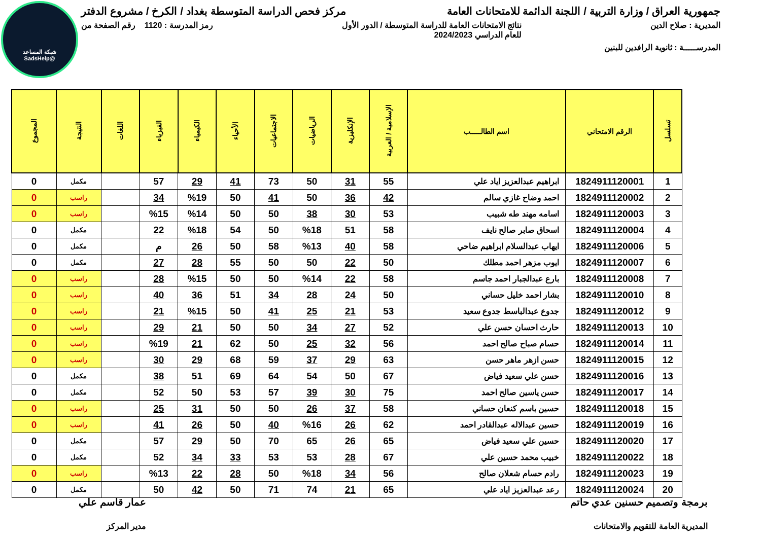شبكة المساعد
@SadsHelp
جمهورية العراق / وزارة التربية / اللجنة الدائمة للامتحانات العامة مركز فحص الدراسة المتوسطة بغداد / الكرخ / مشروع الدفتر
المديرية : صلاح الدين نتائج الامتحانات العامة للدراسة المتوسطة / الدور الأول
للعام الدراسي 2024/2023 رمز المدرسة : 1120 رقم الصفحة من
المدرســـــة : ثانوية الرافدين للبنين
| تسلسل | الرقم الامتحاني | اسم الطالـــــب | الإسلامية / العربية | الإنكليزية | الرياضيات | الاجتماعيات | الأحياء | الكيمياء | الفيزياء | اللغات | النتيجة | المجموع |
| --- | --- | --- | --- | --- | --- | --- | --- | --- | --- | --- | --- | --- |
| 1 | 1824911120001 | ابراهيم عبدالعزيز اياد علي | 55 | 31 | 50 | 73 | 41 | 29 | 57 | | مكمل | 0 |
| 2 | 1824911120002 | احمد وضاح غازي سالم | 42 | 36 | 50 | 41 | 50 | %19 | 34 | | راسب | 0 |
| 3 | 1824911120003 | اسامه مهند طه شبيب | 53 | 30 | 38 | 50 | 50 | %14 | %15 | | راسب | 0 |
| 4 | 1824911120004 | اسحاق صابر صالح نايف | 58 | 51 | %18 | 50 | 54 | %18 | 22 | | مكمل | 0 |
| 5 | 1824911120006 | ايهاب عبدالسلام ابراهيم ضاحي | 58 | 40 | %13 | 58 | 50 | 26 | م | | مكمل | 0 |
| 6 | 1824911120007 | ايوب مزهر احمد مطلك | 50 | 22 | 50 | 50 | 55 | 28 | 27 | | مكمل | 0 |
| 7 | 1824911120008 | بارع عبدالجبار احمد جاسم | 58 | 22 | %14 | 50 | 50 | %15 | 28 | | راسب | 0 |
| 8 | 1824911120010 | بشار احمد خليل حساني | 50 | 24 | 28 | 34 | 51 | 36 | 40 | | راسب | 0 |
| 9 | 1824911120012 | جدوع عبدالباسط جدوع سعيد | 53 | 21 | 25 | 41 | 50 | %15 | 21 | | راسب | 0 |
| 10 | 1824911120013 | حارث احسان حسن علي | 52 | 27 | 34 | 50 | 50 | 21 | 29 | | راسب | 0 |
| 11 | 1824911120014 | حسام صباح صالح احمد | 56 | 32 | 25 | 50 | 62 | 21 | %19 | | راسب | 0 |
| 12 | 1824911120015 | حسن ازهر ماهر حسن | 63 | 29 | 37 | 59 | 68 | 29 | 30 | | راسب | 0 |
| 13 | 1824911120016 | حسن علي سعيد فياض | 67 | 50 | 54 | 64 | 69 | 51 | 38 | | مكمل | 0 |
| 14 | 1824911120017 | حسن ياسين صالح احمد | 75 | 30 | 39 | 57 | 53 | 50 | 52 | | مكمل | 0 |
| 15 | 1824911120018 | حسين باسم كنعان حساني | 58 | 37 | 26 | 50 | 50 | 31 | 25 | | راسب | 0 |
| 16 | 1824911120019 | حسين عبدالاله عبدالقادر احمد | 62 | 26 | %16 | 40 | 50 | 26 | 41 | | راسب | 0 |
| 17 | 1824911120020 | حسين علي سعيد فياض | 65 | 26 | 65 | 70 | 50 | 29 | 57 | | مكمل | 0 |
| 18 | 1824911120022 | خبيب محمد حسين علي | 67 | 28 | 53 | 53 | 33 | 34 | 52 | | مكمل | 0 |
| 19 | 1824911120023 | رادم حسام شعلان صالح | 56 | 34 | %18 | 50 | 28 | 22 | %13 | | راسب | 0 |
| 20 | 1824911120024 | رعد عبدالعزيز اياد علي | 65 | 21 | 74 | 71 | 50 | 42 | 50 | | مكمل | 0 |
برمجة وتصميم حسنين عدي حاتم
المديرية العامة للتقويم والامتحانات
عمار قاسم علي
مدير المركز